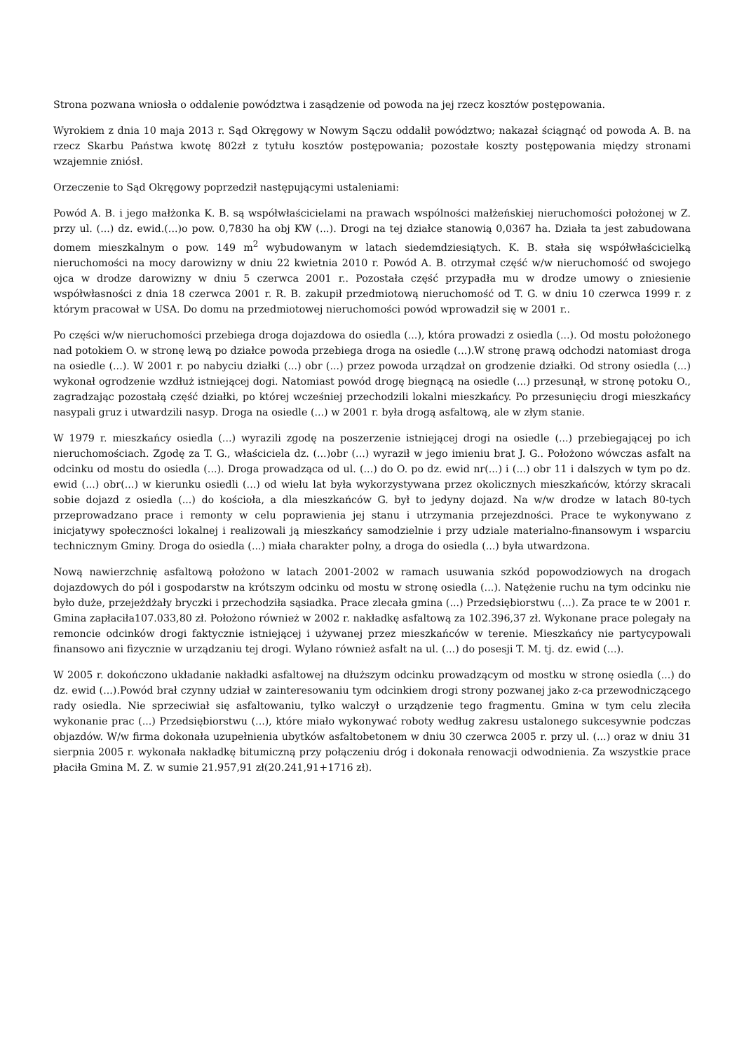Strona pozwana wniosła o oddalenie powództwa i zasądzenie od powoda na jej rzecz kosztów postępowania.
Wyrokiem z dnia 10 maja 2013 r. Sąd Okręgowy w Nowym Sączu oddalił powództwo; nakazał ściągnąć od powoda A. B. na rzecz Skarbu Państwa kwotę 802zł z tytułu kosztów postępowania; pozostałe koszty postępowania między stronami wzajemnie zniósł.
Orzeczenie to Sąd Okręgowy poprzedził następującymi ustaleniami:
Powód A. B. i jego małżonka K. B. są współwłaścicielami na prawach wspólności małżeńskiej nieruchomości położonej w Z. przy ul. (...) dz. ewid.(...)o pow. 0,7830 ha obj KW (...). Drogi na tej działce stanowią 0,0367 ha. Działa ta jest zabudowana domem mieszkalnym o pow. 149 m<sup>2</sup> wybudowanym w latach siedemdziesiątych. K. B. stała się współwłaścicielką nieruchomości na mocy darowizny w dniu 22 kwietnia 2010 r. Powód A. B. otrzymał część w/w nieruchomość od swojego ojca w drodze darowizny w dniu 5 czerwca 2001 r.. Pozostała część przypadła mu w drodze umowy o zniesienie współwłasności z dnia 18 czerwca 2001 r. R. B. zakupił przedmiotową nieruchomość od T. G. w dniu 10 czerwca 1999 r. z którym pracował w USA. Do domu na przedmiotowej nieruchomości powód wprowadził się w 2001 r..
Po części w/w nieruchomości przebiega droga dojazdowa do osiedla (...), która prowadzi z osiedla (...). Od mostu położonego nad potokiem O. w stronę lewą po działce powoda przebiega droga na osiedle (...).W stronę prawą odchodzi natomiast droga na osiedle (...). W 2001 r. po nabyciu działki (...) obr (...) przez powoda urządzał on grodzenie działki. Od strony osiedla (...) wykonał ogrodzenie wzdłuż istniejącej dogi. Natomiast powód drogę biegnącą na osiedle (...) przesunął, w stronę potoku O., zagradzając pozostałą część działki, po której wcześniej przechodzili lokalni mieszkańcy. Po przesunięciu drogi mieszkańcy nasypali gruz i utwardzili nasyp. Droga na osiedle (...) w 2001 r. była drogą asfaltową, ale w złym stanie.
W 1979 r. mieszkańcy osiedla (...) wyrazili zgodę na poszerzenie istniejącej drogi na osiedle (...) przebiegającej po ich nieruchomościach. Zgodę za T. G., właściciela dz. (...)obr (...) wyraził w jego imieniu brat J. G.. Położono wówczas asfalt na odcinku od mostu do osiedla (...). Droga prowadząca od ul. (...) do O. po dz. ewid nr(...) i (...) obr 11 i dalszych w tym po dz. ewid (...) obr(...) w kierunku osiedli (...) od wielu lat była wykorzystywana przez okolicznych mieszkańców, którzy skracali sobie dojazd z osiedla (...) do kościoła, a dla mieszkańców G. był to jedyny dojazd. Na w/w drodze w latach 80-tych przeprowadzano prace i remonty w celu poprawienia jej stanu i utrzymania przejezdności. Prace te wykonywano z inicjatywy społeczności lokalnej i realizowali ją mieszkańcy samodzielnie i przy udziale materialno-finansowym i wsparciu technicznym Gminy. Droga do osiedla (...) miała charakter polny, a droga do osiedla (...) była utwardzona.
Nową nawierzchnię asfaltową położono w latach 2001-2002 w ramach usuwania szkód popowodziowych na drogach dojazdowych do pól i gospodarstw na krótszym odcinku od mostu w stronę osiedla (...). Natężenie ruchu na tym odcinku nie było duże, przejeżdżały bryczki i przechodziła sąsiadka. Prace zlecała gmina (...) Przedsiębiorstwu (...). Za prace te w 2001 r. Gmina zapłaciła107.033,80 zł. Położono również w 2002 r. nakładkę asfaltową za 102.396,37 zł. Wykonane prace polegały na remoncie odcinków drogi faktycznie istniejącej i używanej przez mieszkańców w terenie. Mieszkańcy nie partycypowali finansowo ani fizycznie w urządzaniu tej drogi. Wylano również asfalt na ul. (...) do posesji T. M. tj. dz. ewid (...).
W 2005 r. dokończono układanie nakładki asfaltowej na dłuższym odcinku prowadzącym od mostku w stronę osiedla (...) do dz. ewid (...).Powód brał czynny udział w zainteresowaniu tym odcinkiem drogi strony pozwanej jako z-ca przewodniczącego rady osiedla. Nie sprzeciwiał się asfaltowaniu, tylko walczył o urządzenie tego fragmentu. Gmina w tym celu zleciła wykonanie prac (...) Przedsiębiorstwu (...), które miało wykonywać roboty według zakresu ustalonego sukcesywnie podczas objazdów. W/w firma dokonała uzupełnienia ubytków asfaltobetonem w dniu 30 czerwca 2005 r. przy ul. (...) oraz w dniu 31 sierpnia 2005 r. wykonała nakładkę bitumiczną przy połączeniu dróg i dokonała renowacji odwodnienia. Za wszystkie prace płaciła Gmina M. Z. w sumie 21.957,91 zł(20.241,91+1716 zł).